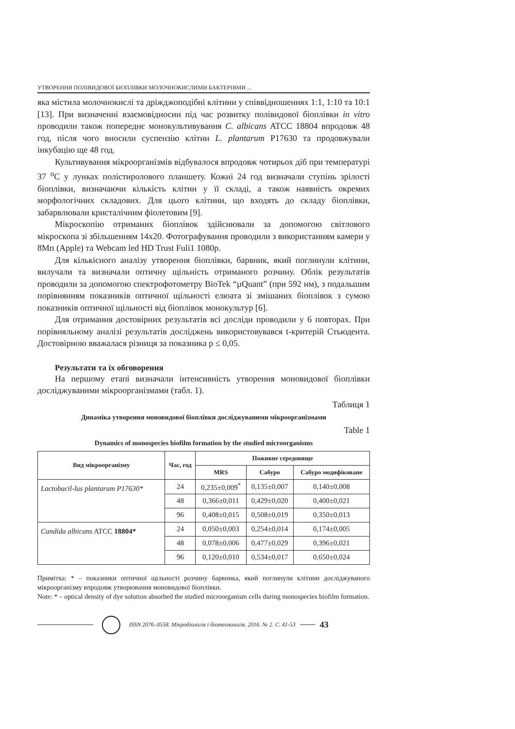УТВОРЕННЯ ПОЛІВИДОВОЇ БІОПЛІВКИ МОЛОЧНОКИСЛИМИ БАКТЕРІЯМИ ...
яка містила молочнокислі та дріжджоподібні клітини у співвідношеннях 1:1, 1:10 та 10:1 [13]. При визначенні взаємовідносин під час розвитку полівидової біоплівки in vitro проводили також попереднє монокультивування C. albicans ATCC 18804 впродовж 48 год, після чого вносили суспензію клітин L. plantarum P17630 та продовжували інкубацію ще 48 год.
Культивування мікроорганізмів відбувалося впродовж чотирьох діб при температурі 37 <sup>о</sup>С у лунках полістиролового планшету. Кожні 24 год визначали ступінь зрілості біоплівки, визначаючи кількість клітин у її складі, а також наявність окремих морфологічних складових. Для цього клітини, що входять до складу біоплівки, забарвлювали кристалічним фіолетовим [9].
Мікроскопію отриманих біоплівок здійснювали за допомогою світлового мікроскопа зі збільшенням 14х20. Фотографування проводили з використанням камери у 8Мп (Apple) та Webcam led HD Trust Fuli1 1080p.
Для кількісного аналізу утворення біоплівки, барвник, який поглинули клітини, вилучали та визначали оптичну щільність отриманого розчину. Облік результатів проводили за допомогою спектрофотометру BioTek “µQuant” (при 592 нм), з подальшим порівнянням показників оптичної щільності елюата зі змішаних біоплівок з сумою показників оптичної щільності від біоплівок монокультур [6].
Для отримання достовірних результатів всі досліди проводили у 6 повторах. При порівняльному аналізі результатів досліджень використовувався t-критерій Стьюдента. Достовірною вважалася різниця за показника р ≤ 0,05.
Результати та їх обговорення
На першому етапі визначали інтенсивність утворення моновидової біоплівки досліджуваними мікроорганізмами (табл. 1).
Таблиця 1
Динаміка утворення моновидової біоплівки досліджуваними мікроорганізмами
Table 1
Dynamics of monospecies biofilm formation by the studied microorganisms
| Вид мікроорганізму | Час, год | Поживне середовище | | |
| --- | --- | --- | --- | --- |
| | | MRS | Сабуро | Сабуро модифіковане |
| Lactobacil-lus plantarum P17630* | 24 | 0,235±0,009<sup>*</sup> | 0,135±0,007 | 0,140±0,008 |
| | 48 | 0,366±0,011 | 0,429±0,020 | 0,400±0,021 |
| | 96 | 0,408±0,015 | 0,508±0,019 | 0,350±0,013 |
| Candida albicans ATCC 18804* | 24 | 0,050±0,003 | 0,254±0,014 | 0,174±0,005 |
| | 48 | 0,078±0,006 | 0,477±0,029 | 0,396±0,021 |
| | 96 | 0,120±0,010 | 0,534±0,017 | 0,650±0,024 |
Примітка: * – показники оптичної щільності розчину барвника, який поглинули клітини досліджуваного мікроорганізму впродовж утворювання моновидової біоплівки.
Note: * – optical density of dye solution absorbed the studied microorganism cells during monospecies biofilm formation.
ISSN 2076–0558. Мікробіологія і біотехнологія. 2016. № 2. С. 41-53 43